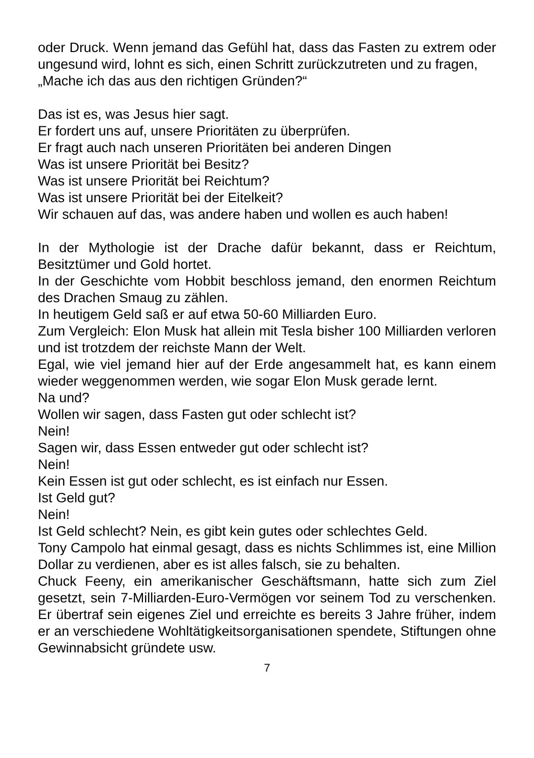oder Druck. Wenn jemand das Gefühl hat, dass das Fasten zu extrem oder ungesund wird, lohnt es sich, einen Schritt zurückzutreten und zu fragen,
„Mache ich das aus den richtigen Gründen?“
Das ist es, was Jesus hier sagt.
Er fordert uns auf, unsere Prioritäten zu überprüfen.
Er fragt auch nach unseren Prioritäten bei anderen Dingen
Was ist unsere Priorität bei Besitz?
Was ist unsere Priorität bei Reichtum?
Was ist unsere Priorität bei der Eitelkeit?
Wir schauen auf das, was andere haben und wollen es auch haben!
In der Mythologie ist der Drache dafür bekannt, dass er Reichtum, Besitztümer und Gold hortet.
In der Geschichte vom Hobbit beschloss jemand, den enormen Reichtum des Drachen Smaug zu zählen.
In heutigem Geld saß er auf etwa 50-60 Milliarden Euro.
Zum Vergleich: Elon Musk hat allein mit Tesla bisher 100 Milliarden verloren und ist trotzdem der reichste Mann der Welt.
Egal, wie viel jemand hier auf der Erde angesammelt hat, es kann einem wieder weggenommen werden, wie sogar Elon Musk gerade lernt.
Na und?
Wollen wir sagen, dass Fasten gut oder schlecht ist?
Nein!
Sagen wir, dass Essen entweder gut oder schlecht ist?
Nein!
Kein Essen ist gut oder schlecht, es ist einfach nur Essen.
Ist Geld gut?
Nein!
Ist Geld schlecht? Nein, es gibt kein gutes oder schlechtes Geld.
Tony Campolo hat einmal gesagt, dass es nichts Schlimmes ist, eine Million Dollar zu verdienen, aber es ist alles falsch, sie zu behalten.
Chuck Feeny, ein amerikanischer Geschäftsmann, hatte sich zum Ziel gesetzt, sein 7-Milliarden-Euro-Vermögen vor seinem Tod zu verschenken. Er übertraf sein eigenes Ziel und erreichte es bereits 3 Jahre früher, indem er an verschiedene Wohltätigkeitsorganisationen spendete, Stiftungen ohne Gewinnabsicht gründete usw.
7